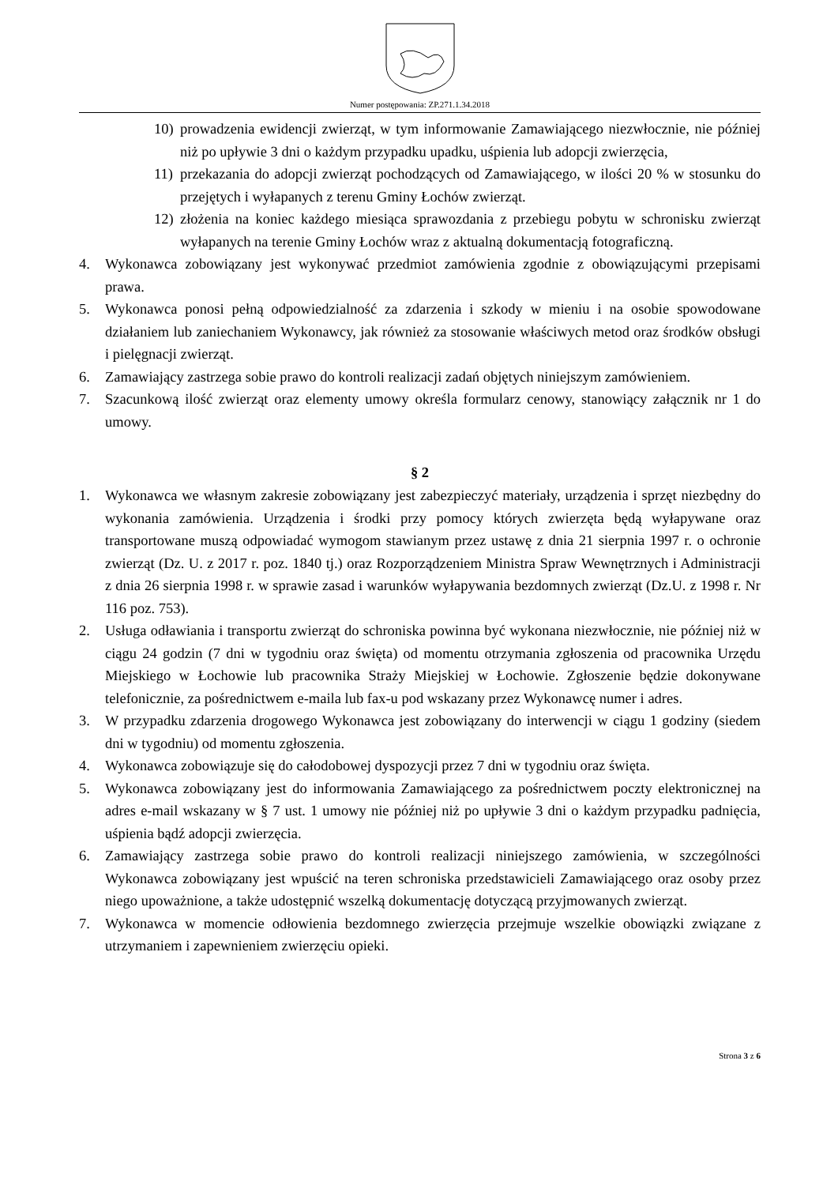Numer postępowania: ZP.271.1.34.2018
10) prowadzenia ewidencji zwierząt, w tym informowanie Zamawiającego niezwłocznie, nie później niż po upływie 3 dni o każdym przypadku upadku, uśpienia lub adopcji zwierzęcia,
11) przekazania do adopcji zwierząt pochodzących od Zamawiającego, w ilości 20 % w stosunku do przejętych i wyłapanych z terenu Gminy Łochów zwierząt.
12) złożenia na koniec każdego miesiąca sprawozdania z przebiegu pobytu w schronisku zwierząt wyłapanych na terenie Gminy Łochów wraz z aktualną dokumentacją fotograficzną.
4. Wykonawca zobowiązany jest wykonywać przedmiot zamówienia zgodnie z obowiązującymi przepisami prawa.
5. Wykonawca ponosi pełną odpowiedzialność za zdarzenia i szkody w mieniu i na osobie spowodowane działaniem lub zaniechaniem Wykonawcy, jak również za stosowanie właściwych metod oraz środków obsługi i pielęgnacji zwierząt.
6. Zamawiający zastrzega sobie prawo do kontroli realizacji zadań objętych niniejszym zamówieniem.
7. Szacunkową ilość zwierząt oraz elementy umowy określa formularz cenowy, stanowiący załącznik nr 1 do umowy.
§ 2
1. Wykonawca we własnym zakresie zobowiązany jest zabezpieczyć materiały, urządzenia i sprzęt niezbędny do wykonania zamówienia. Urządzenia i środki przy pomocy których zwierzęta będą wyłapywane oraz transportowane muszą odpowiadać wymogom stawianym przez ustawę z dnia 21 sierpnia 1997 r. o ochronie zwierząt (Dz. U. z 2017 r. poz. 1840 tj.) oraz Rozporządzeniem Ministra Spraw Wewnętrznych i Administracji z dnia 26 sierpnia 1998 r. w sprawie zasad i warunków wyłapywania bezdomnych zwierząt (Dz.U. z 1998 r. Nr 116 poz. 753).
2. Usługa odławiania i transportu zwierząt do schroniska powinna być wykonana niezwłocznie, nie później niż w ciągu 24 godzin (7 dni w tygodniu oraz święta) od momentu otrzymania zgłoszenia od pracownika Urzędu Miejskiego w Łochowie lub pracownika Straży Miejskiej w Łochowie. Zgłoszenie będzie dokonywane telefonicznie, za pośrednictwem e-maila lub fax-u pod wskazany przez Wykonawcę numer i adres.
3. W przypadku zdarzenia drogowego Wykonawca jest zobowiązany do interwencji w ciągu 1 godziny (siedem dni w tygodniu) od momentu zgłoszenia.
4. Wykonawca zobowiązuje się do całodobowej dyspozycji przez 7 dni w tygodniu oraz święta.
5. Wykonawca zobowiązany jest do informowania Zamawiającego za pośrednictwem poczty elektronicznej na adres e-mail wskazany w § 7 ust. 1 umowy nie później niż po upływie 3 dni o każdym przypadku padnięcia, uśpienia bądź adopcji zwierzęcia.
6. Zamawiający zastrzega sobie prawo do kontroli realizacji niniejszego zamówienia, w szczególności Wykonawca zobowiązany jest wpuścić na teren schroniska przedstawicieli Zamawiającego oraz osoby przez niego upoważnione, a także udostępnić wszelką dokumentację dotyczącą przyjmowanych zwierząt.
7. Wykonawca w momencie odłowienia bezdomnego zwierzęcia przejmuje wszelkie obowiązki związane z utrzymaniem i zapewnieniem zwierzęciu opieki.
Strona 3 z 6